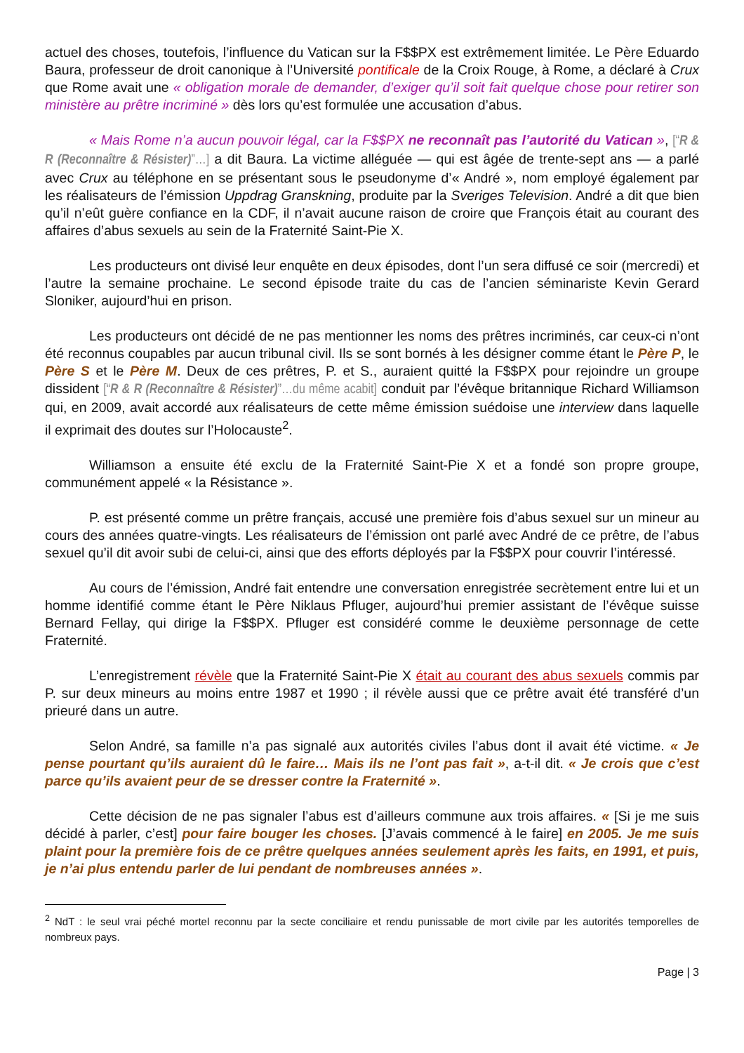actuel des choses, toutefois, l’influence du Vatican sur la F$$PX est extrêmement limitée. Le Père Eduardo Baura, professeur de droit canonique à l’Université pontificale de la Croix Rouge, à Rome, a déclaré à Crux que Rome avait une « obligation morale de demander, d’exiger qu’il soit fait quelque chose pour retirer son ministère au prêtre incriminé » dès lors qu’est formulée une accusation d’abus.
« Mais Rome n’a aucun pouvoir légal, car la F$$PX ne reconnaît pas l’autorité du Vatican », [“R & R (Reconnaître & Résister)”…] a dit Baura. La victime alléguée — qui est âgée de trente-sept ans — a parlé avec Crux au téléphone en se présentant sous le pseudonyme d’« André », nom employé également par les réalisateurs de l’émission Uppdrag Granskning, produite par la Sveriges Television. André a dit que bien qu’il n’eût guère confiance en la CDF, il n’avait aucune raison de croire que François était au courant des affaires d’abus sexuels au sein de la Fraternité Saint-Pie X.
Les producteurs ont divisé leur enquête en deux épisodes, dont l’un sera diffusé ce soir (mercredi) et l’autre la semaine prochaine. Le second épisode traite du cas de l’ancien séminariste Kevin Gerard Sloniker, aujourd’hui en prison.
Les producteurs ont décidé de ne pas mentionner les noms des prêtres incriminés, car ceux-ci n’ont été reconnus coupables par aucun tribunal civil. Ils se sont bornés à les désigner comme étant le Père P, le Père S et le Père M. Deux de ces prêtres, P. et S., auraient quitté la F$$PX pour rejoindre un groupe dissident [“R & R (Reconnaître & Résister)”…du même acabit] conduit par l’évêque britannique Richard Williamson qui, en 2009, avait accordé aux réalisateurs de cette même émission suédoise une interview dans laquelle il exprimait des doutes sur l’Holocauste<sup>2</sup>.
Williamson a ensuite été exclu de la Fraternité Saint-Pie X et a fondé son propre groupe, communément appelé « la Résistance ».
P. est présenté comme un prêtre français, accusé une première fois d’abus sexuel sur un mineur au cours des années quatre-vingts. Les réalisateurs de l’émission ont parlé avec André de ce prêtre, de l’abus sexuel qu’il dit avoir subi de celui-ci, ainsi que des efforts déployés par la F$$PX pour couvrir l’intéressé.
Au cours de l’émission, André fait entendre une conversation enregistrée secrètement entre lui et un homme identifié comme étant le Père Niklaus Pfluger, aujourd’hui premier assistant de l’évêque suisse Bernard Fellay, qui dirige la F$$PX. Pfluger est considéré comme le deuxième personnage de cette Fraternité.
L’enregistrement révèle que la Fraternité Saint-Pie X était au courant des abus sexuels commis par P. sur deux mineurs au moins entre 1987 et 1990 ; il révèle aussi que ce prêtre avait été transféré d’un prieuré dans un autre.
Selon André, sa famille n’a pas signalé aux autorités civiles l’abus dont il avait été victime. « Je pense pourtant qu’ils auraient dû le faire… Mais ils ne l’ont pas fait », a-t-il dit. « Je crois que c’est parce qu’ils avaient peur de se dresser contre la Fraternité ».
Cette décision de ne pas signaler l’abus est d’ailleurs commune aux trois affaires. « [Si je me suis décidé à parler, c’est] pour faire bouger les choses. [J’avais commencé à le faire] en 2005. Je me suis plaint pour la première fois de ce prêtre quelques années seulement après les faits, en 1991, et puis, je n’ai plus entendu parler de lui pendant de nombreuses années ».
<sup>2</sup> NdT : le seul vrai péché mortel reconnu par la secte conciliaire et rendu punissable de mort civile par les autorités temporelles de nombreux pays.
Page | 3